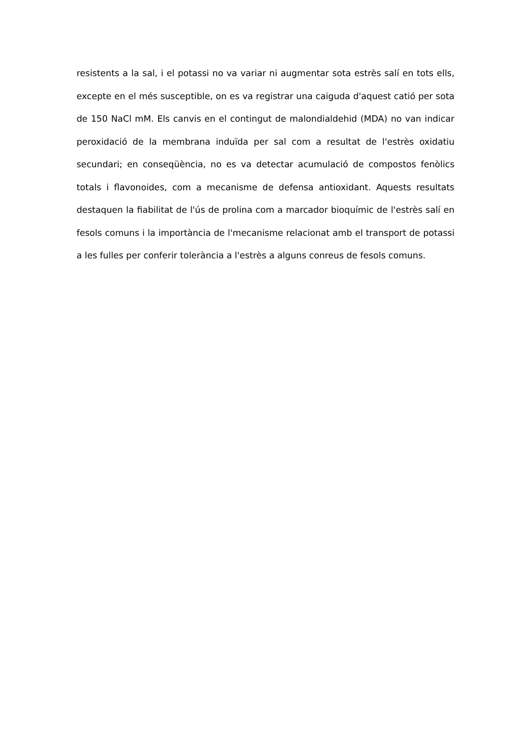resistents a la sal, i el potassi no va variar ni augmentar sota estrès salí en tots ells, excepte en el més susceptible, on es va registrar una caiguda d'aquest catió per sota de 150 NaCl mM. Els canvis en el contingut de malondialdehid (MDA) no van indicar peroxidació de la membrana induïda per sal com a resultat de l'estrès oxidatiu secundari; en conseqüència, no es va detectar acumulació de compostos fenòlics totals i flavonoides, com a mecanisme de defensa antioxidant. Aquests resultats destaquen la fiabilitat de l'ús de prolina com a marcador bioquímic de l'estrès salí en fesols comuns i la importància de l'mecanisme relacionat amb el transport de potassi a les fulles per conferir tolerància a l'estrès a alguns conreus de fesols comuns.